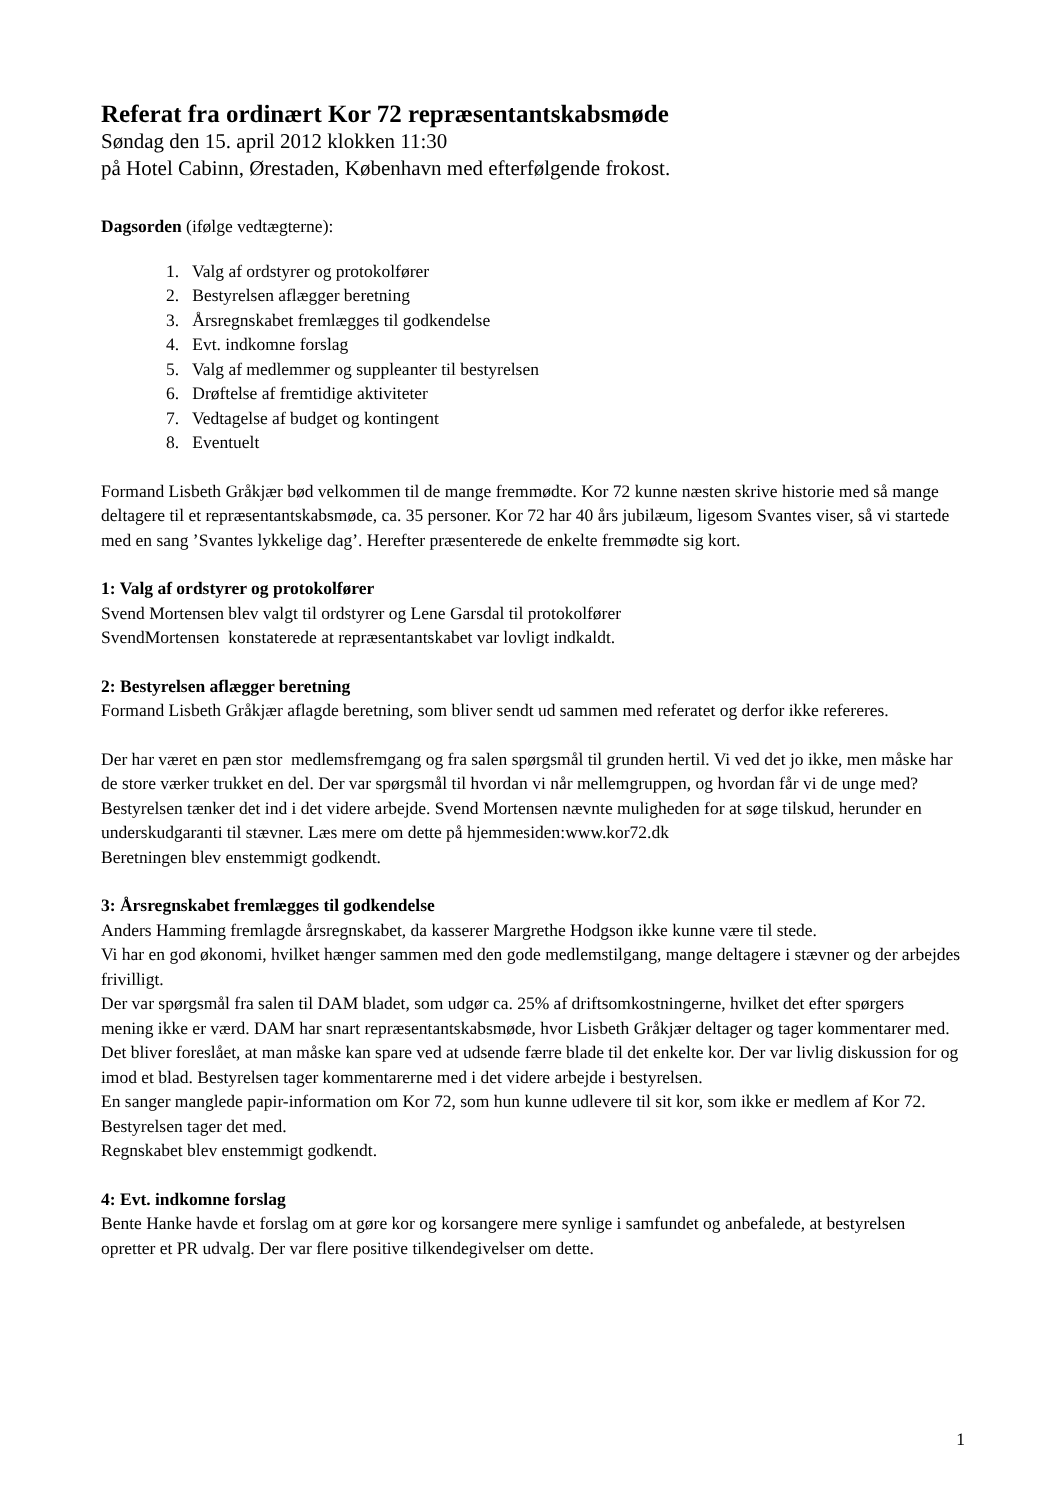Referat fra ordinært Kor 72 repræsentantskabsmøde
Søndag den 15. april 2012 klokken 11:30
på Hotel Cabinn, Ørestaden, København med efterfølgende frokost.
Dagsorden (ifølge vedtægterne):
1. Valg af ordstyrer og protokolfører
2. Bestyrelsen aflægger beretning
3. Årsregnskabet fremlægges til godkendelse
4. Evt. indkomne forslag
5. Valg af medlemmer og suppleanter til bestyrelsen
6. Drøftelse af fremtidige aktiviteter
7. Vedtagelse af budget og kontingent
8. Eventuelt
Formand Lisbeth Gråkjær bød velkommen til de mange fremmødte. Kor 72 kunne næsten skrive historie med så mange deltagere til et repræsentantskabsmøde, ca. 35 personer. Kor 72 har 40 års jubilæum, ligesom Svantes viser, så vi startede med en sang ’Svantes lykkelige dag’. Herefter præsenterede de enkelte fremmødte sig kort.
1: Valg af ordstyrer og protokolfører
Svend Mortensen blev valgt til ordstyrer og Lene Garsdal til protokolfører
SvendMortensen konstaterede at repræsentantskabet var lovligt indkaldt.
2: Bestyrelsen aflægger beretning
Formand Lisbeth Gråkjær aflagde beretning, som bliver sendt ud sammen med referatet og derfor ikke refereres.
Der har været en pæn stor medlemsfremgang og fra salen spørgsmål til grunden hertil. Vi ved det jo ikke, men måske har de store værker trukket en del. Der var spørgsmål til hvordan vi når mellemgruppen, og hvordan får vi de unge med? Bestyrelsen tænker det ind i det videre arbejde. Svend Mortensen nævnte muligheden for at søge tilskud, herunder en underskudgaranti til stævner. Læs mere om dette på hjemmesiden:www.kor72.dk
Beretningen blev enstemmigt godkendt.
3: Årsregnskabet fremlægges til godkendelse
Anders Hamming fremlagde årsregnskabet, da kasserer Margrethe Hodgson ikke kunne være til stede.
Vi har en god økonomi, hvilket hænger sammen med den gode medlemstilgang, mange deltagere i stævner og der arbejdes frivilligt.
Der var spørgsmål fra salen til DAM bladet, som udgør ca. 25% af driftsomkostningerne, hvilket det efter spørgers mening ikke er værd. DAM har snart repræsentantskabsmøde, hvor Lisbeth Gråkjær deltager og tager kommentarer med. Det bliver foreslået, at man måske kan spare ved at udsende færre blade til det enkelte kor. Der var livlig diskussion for og imod et blad. Bestyrelsen tager kommentarerne med i det videre arbejde i bestyrelsen.
En sanger manglede papir-information om Kor 72, som hun kunne udlevere til sit kor, som ikke er medlem af Kor 72. Bestyrelsen tager det med.
Regnskabet blev enstemmigt godkendt.
4: Evt. indkomne forslag
Bente Hanke havde et forslag om at gøre kor og korsangere mere synlige i samfundet og anbefalede, at bestyrelsen opretter et PR udvalg. Der var flere positive tilkendegivelser om dette.
1